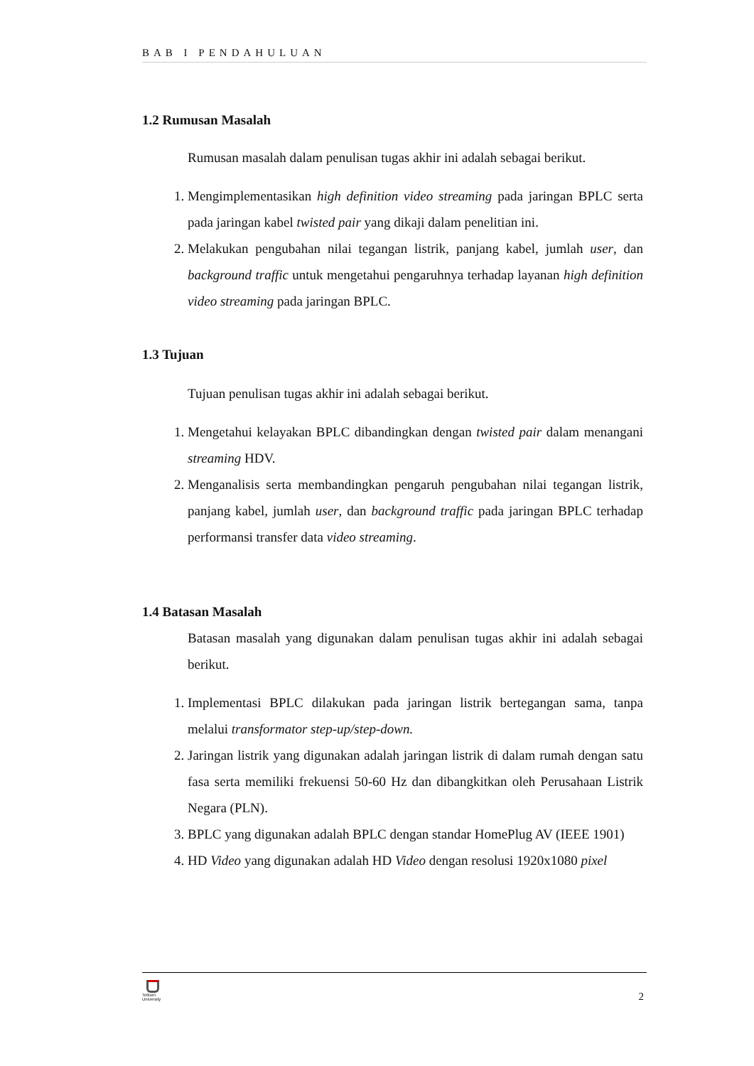BAB I PENDAHULUAN
1.2 Rumusan Masalah
Rumusan masalah dalam penulisan tugas akhir ini adalah sebagai berikut.
1. Mengimplementasikan high definition video streaming pada jaringan BPLC serta pada jaringan kabel twisted pair yang dikaji dalam penelitian ini.
2. Melakukan pengubahan nilai tegangan listrik, panjang kabel, jumlah user, dan background traffic untuk mengetahui pengaruhnya terhadap layanan high definition video streaming pada jaringan BPLC.
1.3 Tujuan
Tujuan penulisan tugas akhir ini adalah sebagai berikut.
1. Mengetahui kelayakan BPLC dibandingkan dengan twisted pair dalam menangani streaming HDV.
2. Menganalisis serta membandingkan pengaruh pengubahan nilai tegangan listrik, panjang kabel, jumlah user, dan background traffic pada jaringan BPLC terhadap performansi transfer data video streaming.
1.4 Batasan Masalah
Batasan masalah yang digunakan dalam penulisan tugas akhir ini adalah sebagai berikut.
1. Implementasi BPLC dilakukan pada jaringan listrik bertegangan sama, tanpa melalui transformator step-up/step-down.
2. Jaringan listrik yang digunakan adalah jaringan listrik di dalam rumah dengan satu fasa serta memiliki frekuensi 50-60 Hz dan dibangkitkan oleh Perusahaan Listrik Negara (PLN).
3. BPLC yang digunakan adalah BPLC dengan standar HomePlug AV (IEEE 1901)
4. HD Video yang digunakan adalah HD Video dengan resolusi 1920x1080 pixel
Telkom
University
2